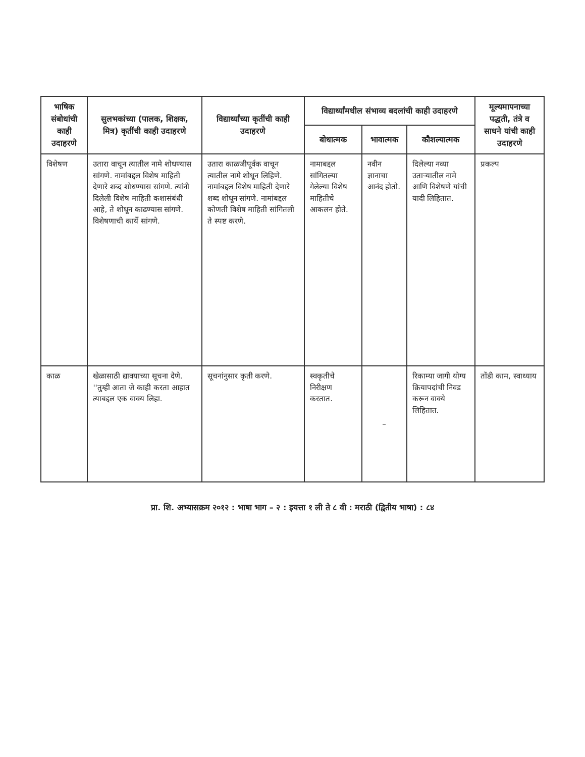| भाषिक संबोधांची काही उदाहरणे | सुलभकांच्या (पालक, शिक्षक, मित्र) कृतींची काही उदाहरणे | विद्यार्थ्यांच्या कृतींची काही उदाहरणे | विद्यार्थ्यांमधील संभाव्य बदलांची काही उदाहरणे | | | मूल्यमापनाच्या पद्धती, तंत्रे व साधने यांची काही उदाहरणे |
| --- | --- | --- | --- | --- | --- | --- |
| | | | बोधात्मक | भावात्मक | कौशल्यात्मक | |
| विशेषण | उतारा वाचून त्यातील नामे शोधण्यास सांगणे. नामांबद्दल विशेष माहिती देणारे शब्द शोधण्यास सांगणे. त्यांनी दिलेली विशेष माहिती कशासंबंधी आहे, ते शोधून काढण्यास सांगणे. विशेषणाची कार्ये सांगणे. | उतारा काळजीपूर्वक वाचून त्यातील नामे शोधून लिहिणे. नामांबद्दल विशेष माहिती देणारे शब्द शोधून सांगणे. नामांबद्दल कोणती विशेष माहिती सांगितली ते स्पष्ट करणे. | नामाबद्दल सांगितल्या गेलेल्या विशेष माहितीचे आकलन होते. | नवीन ज्ञानाचा आनंद होतो. | दिलेल्या नव्या उताऱ्यातील नामे आणि विशेषणे यांची यादी लिहितात. | प्रकल्प |
| काळ | खेळासाठी द्यावयाच्या सूचना देणे. ''तुम्ही आता जे काही करता आहात त्याबद्दल एक वाक्य लिहा. | सूचनांनुसार कृती करणे. | स्वकृतीचे निरीक्षण करतात. | – | रिकाम्या जागी योग्य क्रियापदांची निवड करून वाक्ये लिहितात. | तोंडी काम, स्वाध्याय |
प्रा. शि. अभ्यासक्रम २०१२ : भाषा भाग – २ : इयत्ता १ ली ते ८ वी : मराठी (द्वितीय भाषा) : ८४